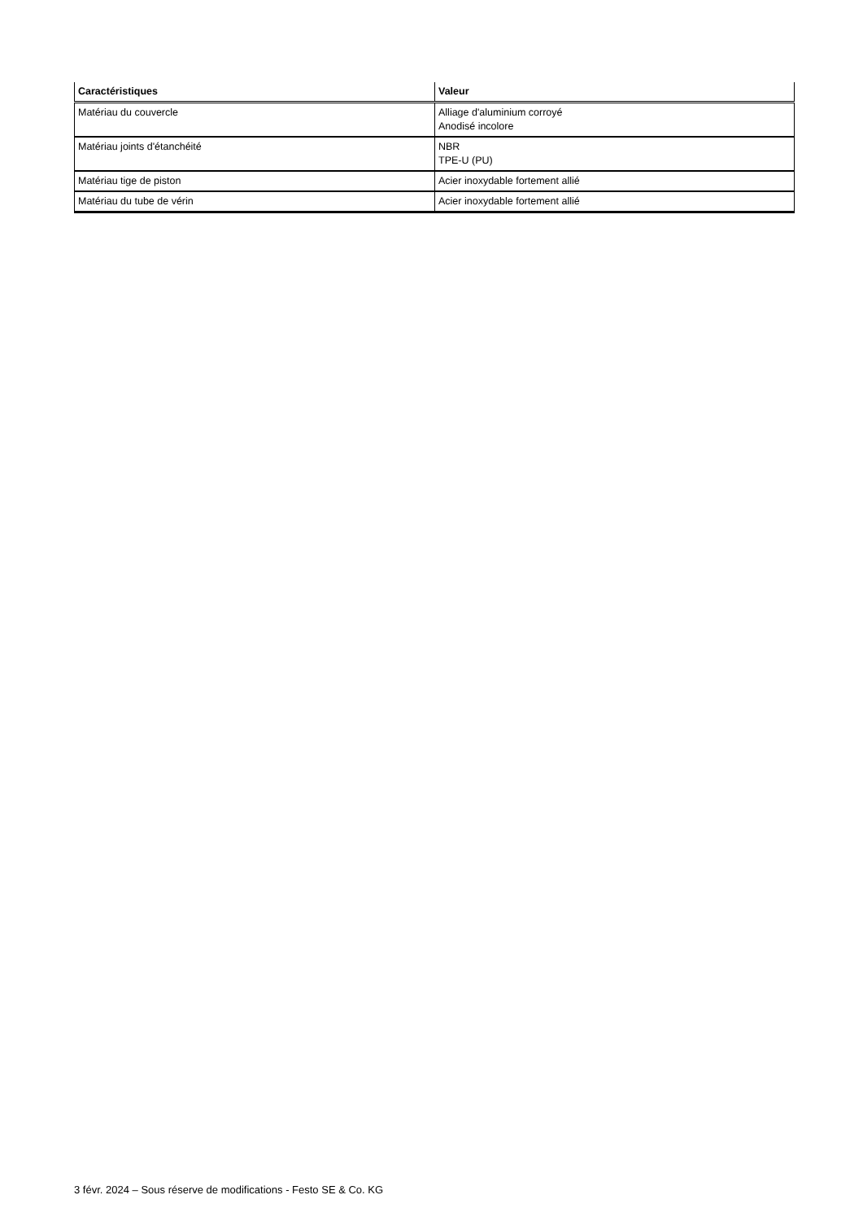| Caractéristiques | Valeur |
| --- | --- |
| Matériau du couvercle | Alliage d'aluminium corroyé Anodisé incolore |
| Matériau joints d'étanchéité | NBR TPE-U (PU) |
| Matériau tige de piston | Acier inoxydable fortement allié |
| Matériau du tube de vérin | Acier inoxydable fortement allié |
3 févr. 2024 – Sous réserve de modifications - Festo SE & Co. KG